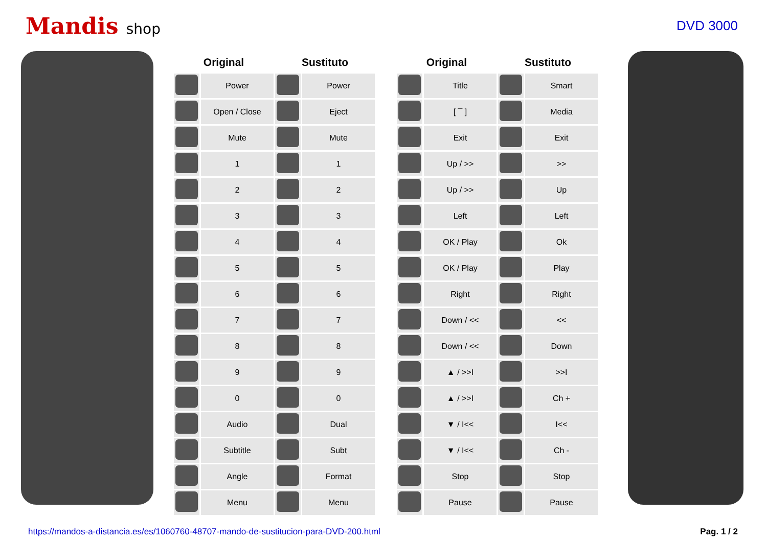Mandis shop DVD 3000
| Original | | Sustituto | |
| --- | --- | --- | --- |
| | Power | | Power |
| | Open / Close | | Eject |
| | Mute | | Mute |
| | 1 | | 1 |
| | 2 | | 2 |
| | 3 | | 3 |
| | 4 | | 4 |
| | 5 | | 5 |
| | 6 | | 6 |
| | 7 | | 7 |
| | 8 | | 8 |
| | 9 | | 9 |
| | 0 | | 0 |
| | Audio | | Dual |
| | Subtitle | | Subt |
| | Angle | | Format |
| | Menu | | Menu |
| Original | | Sustituto | |
| --- | --- | --- | --- |
| | Title | | Smart |
| | [ ¯ ] | | Media |
| | Exit | | Exit |
| | Up / >> | | >> |
| | Up / >> | | Up |
| | Left | | Left |
| | OK / Play | | Ok |
| | OK / Play | | Play |
| | Right | | Right |
| | Down / << | | << |
| | Down / << | | Down |
| | ▲ / >>I | | >>I |
| | ▲ / >>I | | Ch + |
| | ▼ / I<< | | I<< |
| | ▼ / I<< | | Ch - |
| | Stop | | Stop |
| | Pause | | Pause |
https://mandos-a-distancia.es/es/1060760-48707-mando-de-sustitucion-para-DVD-200.html Pag. 1 / 2